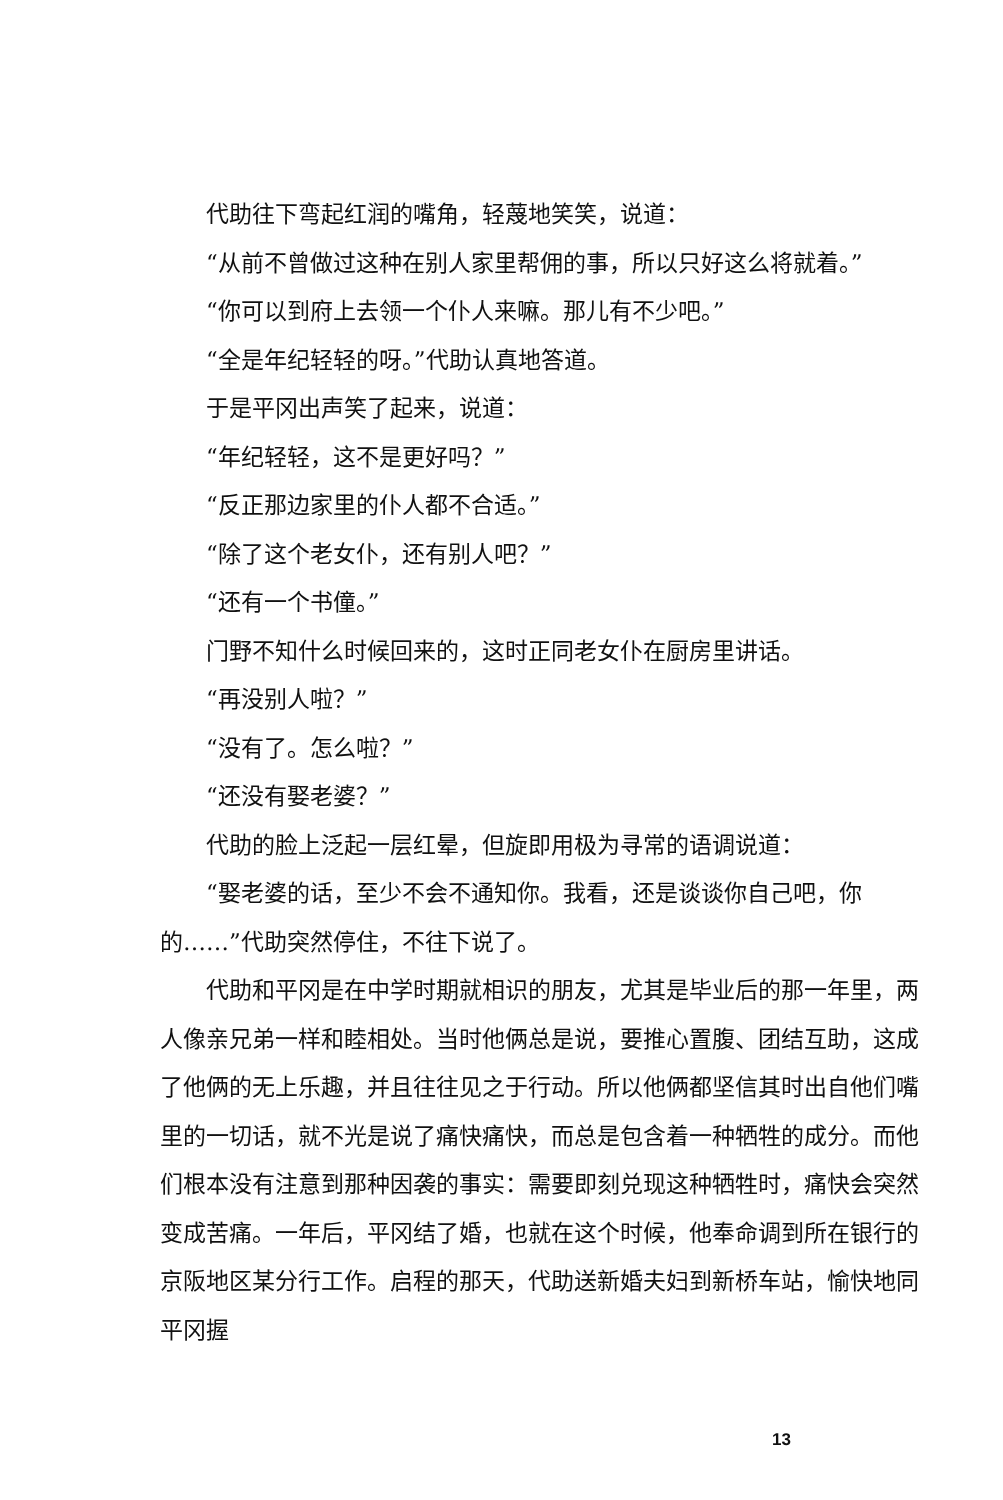代助往下弯起红润的嘴角，轻蔑地笑笑，说道：
“从前不曾做过这种在别人家里帮佣的事，所以只好这么将就着。”
“你可以到府上去领一个仆人来嘛。那儿有不少吧。”
“全是年纪轻轻的呀。”代助认真地答道。
于是平冈出声笑了起来，说道：
“年纪轻轻，这不是更好吗？”
“反正那边家里的仆人都不合适。”
“除了这个老女仆，还有别人吧？”
“还有一个书僮。”
门野不知什么时候回来的，这时正同老女仆在厨房里讲话。
“再没别人啦？”
“没有了。怎么啦？”
“还没有娶老婆？”
代助的脸上泛起一层红晕，但旋即用极为寻常的语调说道：
“娶老婆的话，至少不会不通知你。我看，还是谈谈你自己吧，你的……”代助突然停住，不往下说了。
代助和平冈是在中学时期就相识的朋友，尤其是毕业后的那一年里，两人像亲兄弟一样和睦相处。当时他俩总是说，要推心置腹、团结互助，这成了他俩的无上乐趣，并且往往见之于行动。所以他俩都坚信其时出自他们嘴里的一切话，就不光是说了痛快痛快，而总是包含着一种牺牲的成分。而他们根本没有注意到那种因袭的事实：需要即刻兑现这种牺牲时，痛快会突然变成苦痛。一年后，平冈结了婚，也就在这个时候，他奉命调到所在银行的京阪地区某分行工作。启程的那天，代助送新婚夫妇到新桥车站，愉快地同平冈握
13